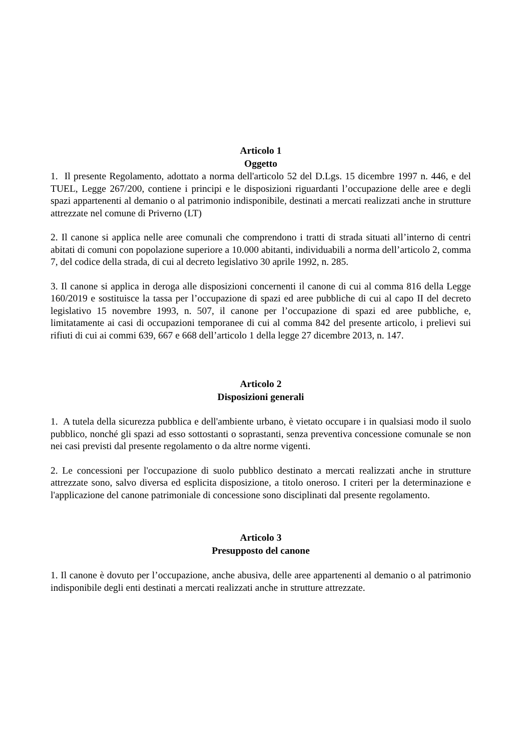Articolo 1
Oggetto
1. Il presente Regolamento, adottato a norma dell'articolo 52 del D.Lgs. 15 dicembre 1997 n. 446, e del TUEL, Legge 267/200, contiene i principi e le disposizioni riguardanti l’occupazione delle aree e degli spazi appartenenti al demanio o al patrimonio indisponibile, destinati a mercati realizzati anche in strutture attrezzate nel comune di Priverno (LT)
2. Il canone si applica nelle aree comunali che comprendono i tratti di strada situati all’interno di centri abitati di comuni con popolazione superiore a 10.000 abitanti, individuabili a norma dell’articolo 2, comma 7, del codice della strada, di cui al decreto legislativo 30 aprile 1992, n. 285.
3. Il canone si applica in deroga alle disposizioni concernenti il canone di cui al comma 816 della Legge 160/2019 e sostituisce la tassa per l’occupazione di spazi ed aree pubbliche di cui al capo II del decreto legislativo 15 novembre 1993, n. 507, il canone per l’occupazione di spazi ed aree pubbliche, e, limitatamente ai casi di occupazioni temporanee di cui al comma 842 del presente articolo, i prelievi sui rifiuti di cui ai commi 639, 667 e 668 dell’articolo 1 della legge 27 dicembre 2013, n. 147.
Articolo 2
Disposizioni generali
1. A tutela della sicurezza pubblica e dell'ambiente urbano, è vietato occupare i in qualsiasi modo il suolo pubblico, nonché gli spazi ad esso sottostanti o soprastanti, senza preventiva concessione comunale se non nei casi previsti dal presente regolamento o da altre norme vigenti.
2. Le concessioni per l'occupazione di suolo pubblico destinato a mercati realizzati anche in strutture attrezzate sono, salvo diversa ed esplicita disposizione, a titolo oneroso. I criteri per la determinazione e l'applicazione del canone patrimoniale di concessione sono disciplinati dal presente regolamento.
Articolo 3
Presupposto del canone
1. Il canone è dovuto per l’occupazione, anche abusiva, delle aree appartenenti al demanio o al patrimonio indisponibile degli enti destinati a mercati realizzati anche in strutture attrezzate.